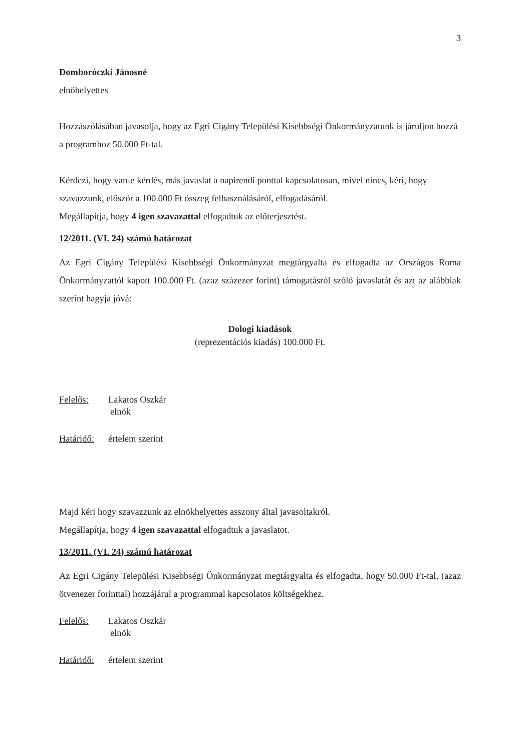3
Domboróczki Jánosné
elnöhelyettes
Hozzászólásában javasolja, hogy az Egri Cigány Települési Kisebbségi Önkormányzatunk is járuljon hozzá a programhoz 50.000 Ft-tal.
Kérdezi, hogy van-e kérdés, más javaslat a napirendi ponttal kapcsolatosan, mivel nincs, kéri, hogy szavazzunk, először a 100.000 Ft összeg felhasználásáról, elfogadásáról.
Megállapítja, hogy 4 igen szavazattal elfogadtuk az előterjesztést.
12/2011. (VI. 24) számú határozat
Az Egri Cigány Települési Kisebbségi Önkormányzat megtárgyalta és elfogadta az Országos Roma Önkormányzattól kapott 100.000 Ft. (azaz százezer forint) támogatásról szóló javaslatát és azt az alábbiak szerint hagyja jóvá:
Dologi kiadások
(reprezentációs kiadás) 100.000 Ft.
Felelős: Lakatos Oszkár
elnök
Határidő: értelem szerint
Majd kéri hogy szavazzunk az elnökhelyettes asszony által javasoltakról.
Megállapítja, hogy 4 igen szavazattal elfogadtuk a javaslatot.
13/2011. (VI. 24) számú határozat
Az Egri Cigány Települési Kisebbségi Önkormányzat megtárgyalta és elfogadta, hogy 50.000 Ft-tal, (azaz ötvenezer forinttal) hozzájárul a programmal kapcsolatos költségekhez.
Felelős: Lakatos Oszkár
elnök
Határidő: értelem szerint